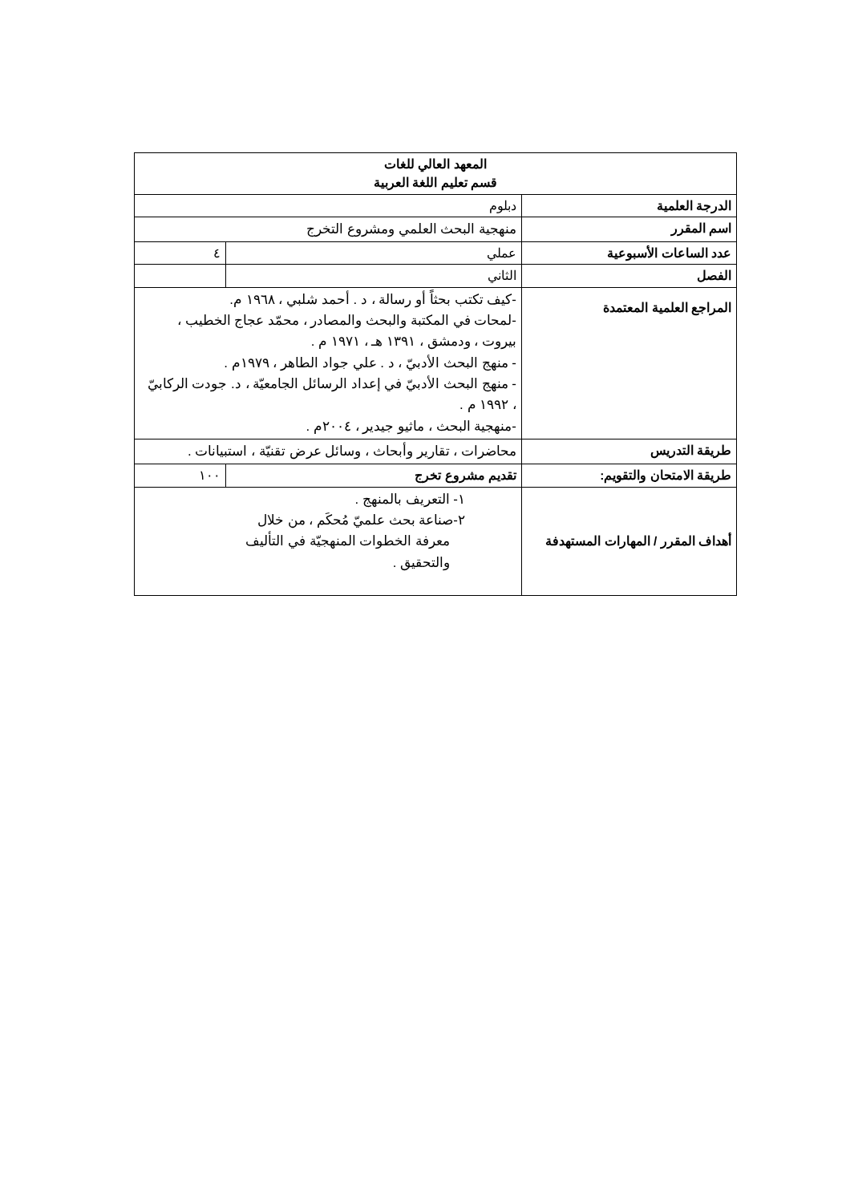| المعهد العالي للغات قسم تعليم اللغة العربية | | |
| الدرجة العلمية | دبلوم | |
| اسم المقرر | منهجية البحث العلمي ومشروع التخرج | |
| عدد الساعات الأسبوعية | عملي | ٤ |
| الفصل | الثاني | |
| المراجع العلمية المعتمدة | -كيف تكتب بحثاً أو رسالة ، د . أحمد شلبي ، ١٩٦٨ م. -لمحات في المكتبة والبحث والمصادر ، محمّد عجاج الخطيب ، بيروت ، ودمشق ، ١٣٩١ هـ ، ١٩٧١ م . - منهج البحث الأدبيّ ، د . علي جواد الطاهر ، ١٩٧٩م . - منهج البحث الأدبيّ في إعداد الرسائل الجامعيّة ، د. جودت الركابيّ ، ١٩٩٢ م . -منهجية البحث ، ماثيو جيدير ، ٢٠٠٤م . | |
| طريقة التدريس | محاضرات ، تقارير وأبحاث ، وسائل عرض تقنيّة ، استبيانات . | |
| طريقة الامتحان والتقويم: | تقديم مشروع تخرج | ١٠٠ |
| أهداف المقرر / المهارات المستهدفة | ١- التعريف بالمنهج . ٢-صناعة بحث علميّ مُحكَم ، من خلال معرفة الخطوات المنهجيّة في التأليف والتحقيق . | |